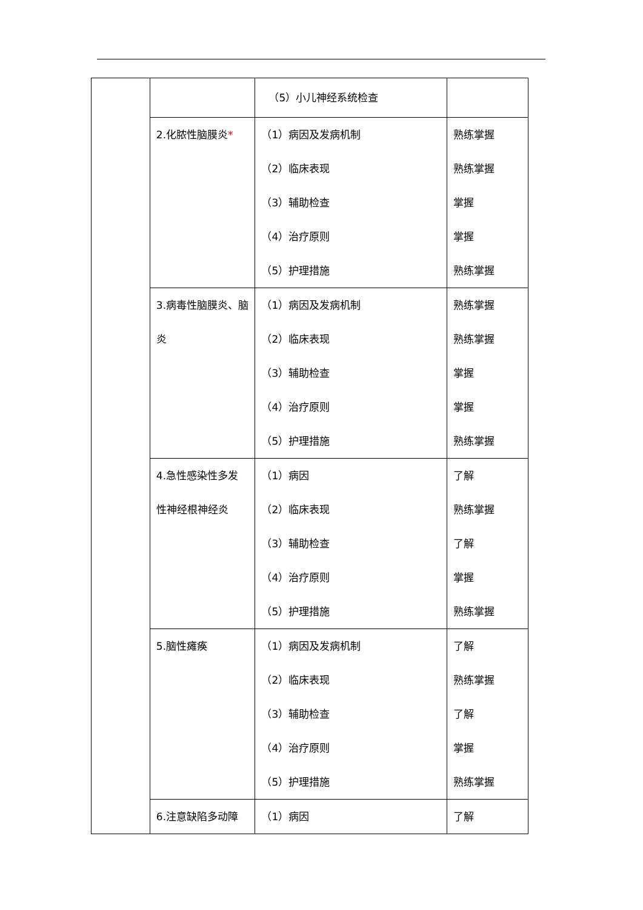| | | （5）小儿神经系统检查 | |
| | 2.化脓性脑膜炎 * | （1）病因及发病机制 （2）临床表现 （3）辅助检查 （4）治疗原则 （5）护理措施 | 熟练掌握 熟练掌握 掌握 掌握 熟练掌握 |
| | 3.病毒性脑膜炎、脑 炎 | （1）病因及发病机制 （2）临床表现 （3）辅助检查 （4）治疗原则 （5）护理措施 | 熟练掌握 熟练掌握 掌握 掌握 熟练掌握 |
| | 4.急性感染性多发 性神经根神经炎 | （1）病因 （2）临床表现 （3）辅助检查 （4）治疗原则 （5）护理措施 | 了解 熟练掌握 了解 掌握 熟练掌握 |
| | 5.脑性瘫痪 | （1）病因及发病机制 （2）临床表现 （3）辅助检查 （4）治疗原则 （5）护理措施 | 了解 熟练掌握 了解 掌握 熟练掌握 |
| | 6.注意缺陷多动障 | （1）病因 | 了解 |